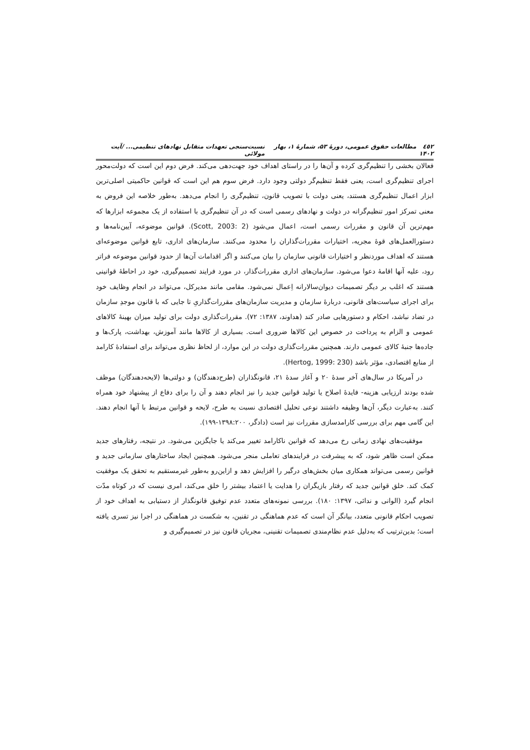٤٥٢ مطالعات حقوق عمومی، دورهٔ ۵۳، شمارهٔ ۱، بهار ۱۴۰۲ نسبت‌سنجی تعهدات متقابل نهادهای تنظیمی... /آیت مولائی
فعالان بخشی را تنظیم‌گری کرده و آن‌ها را در راستای اهداف خود جهت‌دهی می‌کند. فرض دوم این است که دولت‌محور اجرای تنظیم‌گری است، یعنی فقط تنظیم‌گر دولتی وجود دارد. فرض سوم هم این است که قوانین حاکمیتی اصلی‌ترین ابزار اعمال تنظیم‌گری هستند، یعنی دولت با تصویب قانون، تنظیم‌گری را انجام می‌دهد. به‌طور خلاصه این فروض به معنی تمرکز امور تنظیم‌گرانه در دولت و نهادهای رسمی است که در آن تنظیم‌گری با استفاده از یک مجموعه ابزارها که مهم‌ترین آن قانون و مقررات رسمی است، اعمال می‌شود (Scott, 2003: 2). قوانین موضوعه، آیین‌نامه‌ها و دستورالعمل‌های قوهٔ مجریه، اختیارات مقررات‌گذاران را محدود می‌کنند. سازمان‌های اداری، تابع قوانین موضوعه‌ای هستند که اهداف موردنظر و اختیارات قانونی سازمان را بیان می‌کنند و اگر اقدامات آن‌ها از حدود قوانین موضوعه فراتر رود، علیه آنها اقامهٔ دعوا می‌شود. سازمان‌های اداری مقررات‌گذار، در مورد فرایند تصمیم‌گیری، خود در احاطهٔ قوانینی هستند که اغلب بر دیگر تصمیمات دیوان‌سالارانه اِعمال نمی‌شود. مقامی مانند مدیرکل، می‌تواند در انجام وظایف خود برای اجرای سیاست‌های قانونی، دربارهٔ سازمان و مدیریت سازمان‌های مقررات‌گذاریِ تا جایی که با قانون موجدِ سازمان در تضاد نباشد، احکام و دستورهایی صادر کند (هداوند، ۱۳۸۷: ۷۲). مقررات‌گذاری دولت برای تولید میزان بهینهٔ کالاهای عمومی و الزام به پرداخت در خصوص این کالاها ضروری است. بسیاری از کالاها مانند آموزش، بهداشت، پارک‌ها و جاده‌ها جنبهٔ کالای عمومی دارند. همچنین مقررات‌گذاری دولت در این موارد، از لحاظ نظری می‌تواند برای استفادهٔ کارامد از منابع اقتصادی، مؤثر باشد (Hertog, 1999: 230).
در آمریکا در سال‌های آخر سدهٔ ۲۰ و آغاز سدهٔ ۲۱، قانونگذاران (طرح‌دهندگان) و دولتی‌ها (لایحه‌دهندگان) موظف شده بودند ارزیابی هزینه- فایدهٔ اصلاح یا تولید قوانین جدید را نیز انجام دهند و آن را برای دفاع از پیشنهاد خود همراه کنند. به‌عبارت دیگر، آن‌ها وظیفه داشتند نوعی تحلیل اقتصادی نسبت به طرح، لایحه و قوانین مرتبط با آنها انجام دهند. این گامی مهم برای بررسی کارامدسازی مقررات نیز است (دادگر، ۱۳۹۸:۲۰۰-۱۹۹).
موفقیت‌های نهادی زمانی رخ می‌دهد که قوانین ناکارامد تغییر می‌کند یا جایگزین می‌شود. در نتیجه، رفتارهای جدید ممکن است ظاهر شود، که به پیشرفت در فرایندهای تعاملی منجر می‌شود. همچنین ایجاد ساختارهای سازمانی جدید و قوانین رسمی می‌تواند همکاری میان بخش‌های درگیر را افزایش دهد و ازاین‌رو به‌طور غیرمستقیم به تحقق یک موفقیت کمک کند. خلق قوانین جدید که رفتار بازیگران را هدایت یا اعتماد بیشتر را خلق می‌کند، امری نیست که در کوتاه مدّت انجام گیرد (الوانی و ندائی، ۱۳۹۷: ۱۸۰). بررسی نمونه‌های متعدد عدم توفیق قانونگذار از دستیابی به اهداف خود از تصویب احکام قانونی متعدد، بیانگر آن است که عدم هماهنگی در تقنین، به شکست در هماهنگی در اجرا نیز تسری یافته است؛ بدین‌ترتیب که به‌دلیل عدم نظام‌مندی تصمیمات تقنینی، مجریان قانون نیز در تصمیم‌گیری و